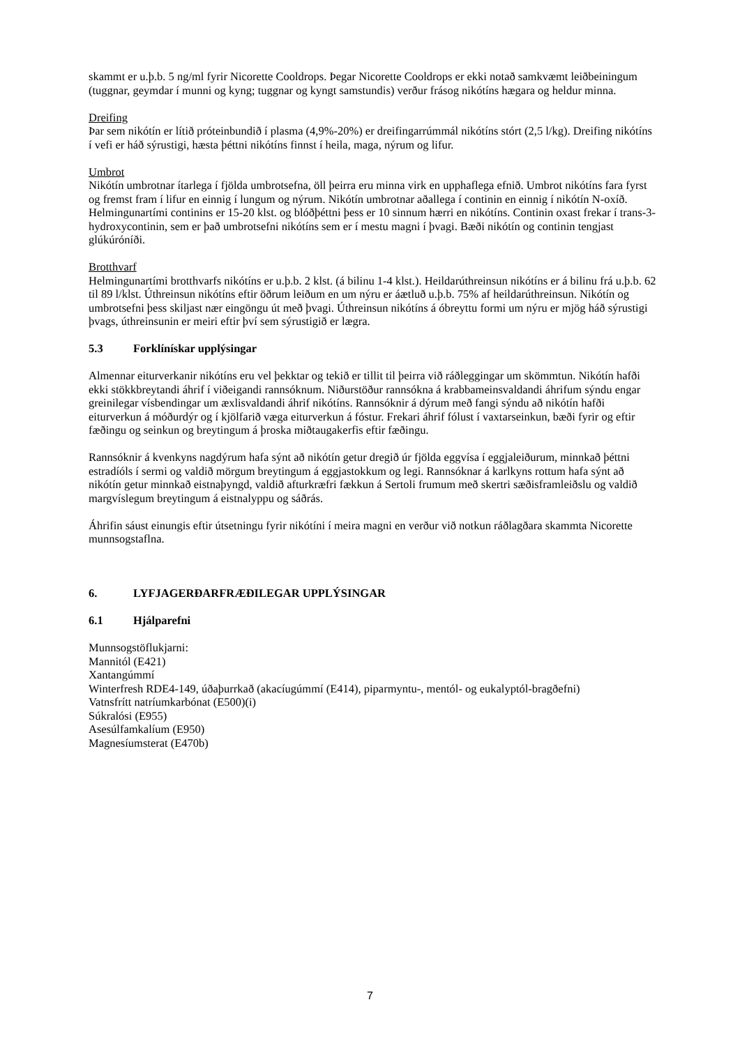skammt er u.þ.b. 5 ng/ml fyrir Nicorette Cooldrops. Þegar Nicorette Cooldrops er ekki notað samkvæmt leiðbeiningum (tuggnar, geymdar í munni og kyng; tuggnar og kyngt samstundis) verður frásog nikótíns hægara og heldur minna.
Dreifing
Þar sem nikótín er lítið próteinbundið í plasma (4,9%-20%) er dreifingarrúmmál nikótíns stórt (2,5 l/kg). Dreifing nikótíns í vefi er háð sýrustigi, hæsta þéttni nikótíns finnst í heila, maga, nýrum og lifur.
Umbrot
Nikótín umbrotnar ítarlega í fjölda umbrotsefna, öll þeirra eru minna virk en upphaflega efnið. Umbrot nikótíns fara fyrst og fremst fram í lifur en einnig í lungum og nýrum. Nikótín umbrotnar aðallega í continin en einnig í nikótín N-oxíð. Helmingunartími continins er 15-20 klst. og blóðþéttni þess er 10 sinnum hærri en nikótíns. Continin oxast frekar í trans-3-hydroxycontinin, sem er það umbrotsefni nikótíns sem er í mestu magni í þvagi. Bæði nikótín og continin tengjast glúkúróníði.
Brotthvarf
Helmingunartími brotthvarfs nikótíns er u.þ.b. 2 klst. (á bilinu 1-4 klst.). Heildarúthreinsun nikótíns er á bilinu frá u.þ.b. 62 til 89 l/klst. Úthreinsun nikótíns eftir öðrum leiðum en um nýru er áætluð u.þ.b. 75% af heildarúthreinsun. Nikótín og umbrotsefni þess skiljast nær eingöngu út með þvagi. Úthreinsun nikótíns á óbreyttu formi um nýru er mjög háð sýrustigi þvags, úthreinsunin er meiri eftir því sem sýrustigið er lægra.
5.3 Forklínískar upplýsingar
Almennar eiturverkanir nikótíns eru vel þekktar og tekið er tillit til þeirra við ráðleggingar um skömmtun. Nikótín hafði ekki stökkbreytandi áhrif í viðeigandi rannsóknum. Niðurstöður rannsókna á krabbameinsvaldandi áhrifum sýndu engar greinilegar vísbendingar um æxlisvaldandi áhrif nikótíns. Rannsóknir á dýrum með fangi sýndu að nikótín hafði eiturverkun á móðurdýr og í kjölfarið væga eiturverkun á fóstur. Frekari áhrif fólust í vaxtarseinkun, bæði fyrir og eftir fæðingu og seinkun og breytingum á þroska miðtaugakerfis eftir fæðingu.
Rannsóknir á kvenkyns nagdýrum hafa sýnt að nikótín getur dregið úr fjölda eggvísa í eggjaleiðurum, minnkað þéttni estradíóls í sermi og valdið mörgum breytingum á eggjastokkum og legi. Rannsóknar á karlkyns rottum hafa sýnt að nikótín getur minnkað eistnaþyngd, valdið afturkræfri fækkun á Sertoli frumum með skertri sæðisframleiðslu og valdið margvíslegum breytingum á eistnalyppu og sáðrás.
Áhrifin sáust einungis eftir útsetningu fyrir nikótíni í meira magni en verður við notkun ráðlagðara skammta Nicorette munnsogstaflna.
6. LYFJAGERÐARFRÆÐILEGAR UPPLÝSINGAR
6.1 Hjálparefni
Munnsogstöflukjarni:
Mannitól (E421)
Xantangúmmí
Winterfresh RDE4-149, úðaþurrkað (akacíugúmmí (E414), piparmyntu-, mentól- og eukalyptól-bragðefni)
Vatnsfrítt natríumkarbónat (E500)(i)
Súkralósi (E955)
Asesúlfamkalíum (E950)
Magnesíumsterat (E470b)
7